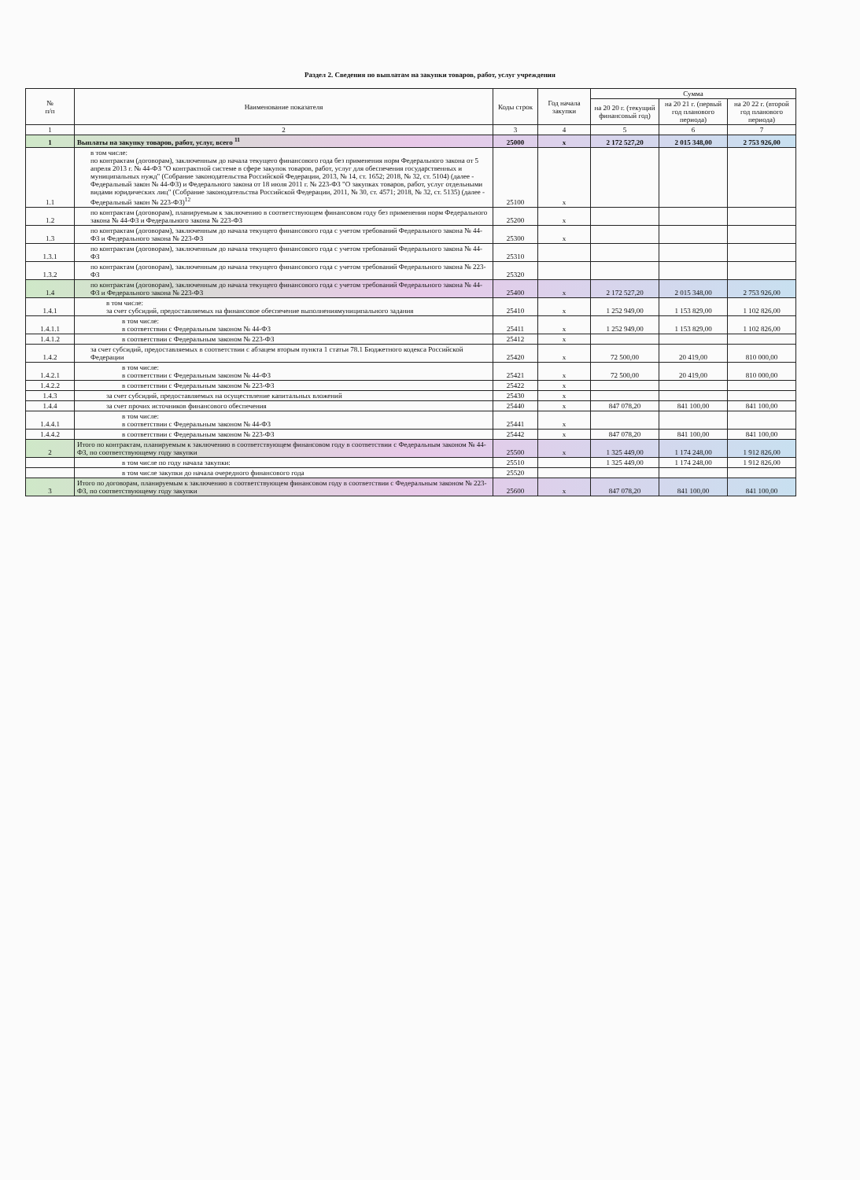Раздел 2. Сведения по выплатам на закупки товаров, работ, услуг учреждения
| № п/п | Наименование показателя | Коды строк | Год начала закупки | Сумма | | |
| --- | --- | --- | --- | --- | --- | --- |
| | | | | на 20 20 г. (текущий финансовый год) | на 20 21 г. (первый год планового периода) | на 20 22 г. (второй год планового периода) |
| 1 | 2 | 3 | 4 | 5 | 6 | 7 |
| 1 | Выплаты на закупку товаров, работ, услуг, всего <sup>11</sup> | 25000 | x | 2 172 527,20 | 2 015 348,00 | 2 753 926,00 |
| 1.1 | в том числе: по контрактам (договорам), заключенным до начала текущего финансового года без применения норм Федерального закона от 5 апреля 2013 г. № 44-ФЗ "О контрактной системе в сфере закупок товаров, работ, услуг для обеспечения государственных и муниципальных нужд" (Собрание законодательства Российской Федерации, 2013, № 14, ст. 1652; 2018, № 32, ст. 5104) (далее - Федеральный закон № 44-ФЗ) и Федерального закона от 18 июля 2011 г. № 223-ФЗ "О закупках товаров, работ, услуг отдельными видами юридических лиц" (Собрание законодательства Российской Федерации, 2011, № 30, ст. 4571; 2018, № 32, ст. 5135) (далее - Федеральный закон № 223-ФЗ)<sup>12</sup> | 25100 | x | | | |
| 1.2 | по контрактам (договорам), планируемым к заключению в соответствующем финансовом году без применения норм Федерального закона № 44-ФЗ и Федерального закона № 223-ФЗ | 25200 | x | | | |
| 1.3 | по контрактам (договорам), заключенным до начала текущего финансового года с учетом требований Федерального закона № 44-ФЗ и Федерального закона № 223-ФЗ | 25300 | x | | | |
| 1.3.1 | по контрактам (договорам), заключенным до начала текущего финансового года с учетом требований Федерального закона № 44-ФЗ | 25310 | | | | |
| 1.3.2 | по контрактам (договорам), заключенным до начала текущего финансового года с учетом требований Федерального закона № 223-ФЗ | 25320 | | | | |
| 1.4 | по контрактам (договорам), заключенным до начала текущего финансового года с учетом требований Федерального закона № 44-ФЗ и Федерального закона № 223-ФЗ | 25400 | x | 2 172 527,20 | 2 015 348,00 | 2 753 926,00 |
| 1.4.1 | в том числе: за счет субсидий, предоставляемых на финансовое обеспечение выполнениямуниципального задания | 25410 | x | 1 252 949,00 | 1 153 829,00 | 1 102 826,00 |
| 1.4.1.1 | в том числе: в соответствии с Федеральным законом № 44-ФЗ | 25411 | x | 1 252 949,00 | 1 153 829,00 | 1 102 826,00 |
| 1.4.1.2 | в соответствии с Федеральным законом № 223-ФЗ | 25412 | x | | | |
| 1.4.2 | за счет субсидий, предоставляемых в соответствии с абзацем вторым пункта 1 статьи 78.1 Бюджетного кодекса Российской Федерации | 25420 | x | 72 500,00 | 20 419,00 | 810 000,00 |
| 1.4.2.1 | в том числе: в соответствии с Федеральным законом № 44-ФЗ | 25421 | x | 72 500,00 | 20 419,00 | 810 000,00 |
| 1.4.2.2 | в соответствии с Федеральным законом № 223-ФЗ | 25422 | x | | | |
| 1.4.3 | за счет субсидий, предоставляемых на осуществление капитальных вложений | 25430 | x | | | |
| 1.4.4 | за счет прочих источников финансового обеспечения | 25440 | x | 847 078,20 | 841 100,00 | 841 100,00 |
| 1.4.4.1 | в том числе: в соответствии с Федеральным законом № 44-ФЗ | 25441 | x | | | |
| 1.4.4.2 | в соответствии с Федеральным законом № 223-ФЗ | 25442 | x | 847 078,20 | 841 100,00 | 841 100,00 |
| 2 | Итого по контрактам, планируемым к заключению в соответствующем финансовом году в соответствии с Федеральным законом № 44-ФЗ, по соответствующему году закупки | 25500 | x | 1 325 449,00 | 1 174 248,00 | 1 912 826,00 |
| | в том числе по году начала закупки: | 25510 | | 1 325 449,00 | 1 174 248,00 | 1 912 826,00 |
| | в том числе закупки до начала очередного финансового года | 25520 | | | | |
| 3 | Итого по договорам, планируемым к заключению в соответствующем финансовом году в соответствии с Федеральным законом № 223-ФЗ, по соответствующему году закупки | 25600 | x | 847 078,20 | 841 100,00 | 841 100,00 |